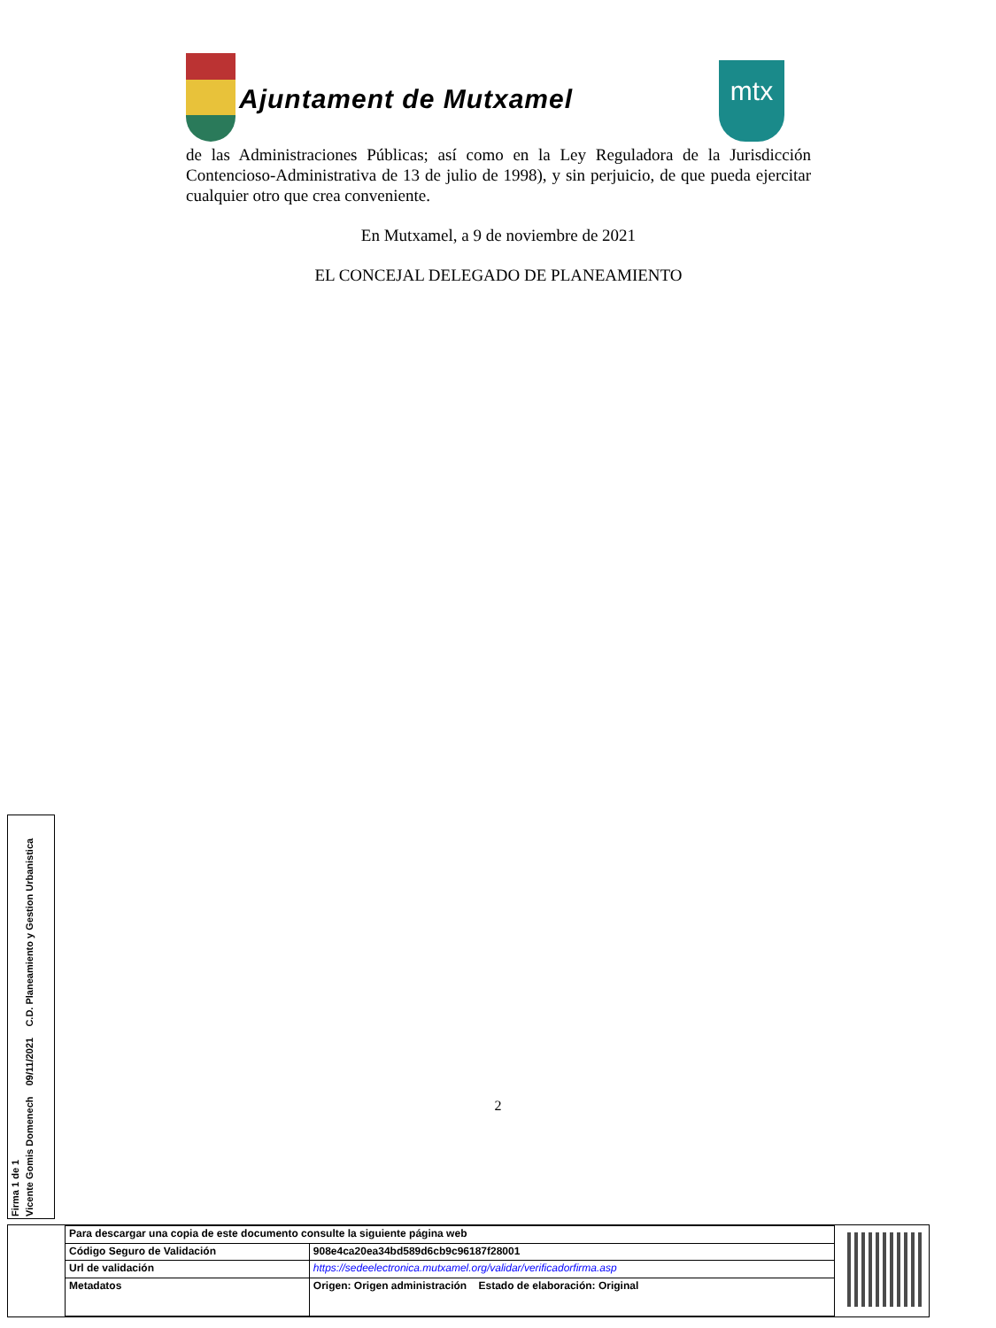Ajuntament de Mutxamel
mtx
de las Administraciones Públicas; así como en la Ley Reguladora de la Jurisdicción Contencioso-Administrativa de 13 de julio de 1998), y sin perjuicio, de que pueda ejercitar cualquier otro que crea conveniente.
En Mutxamel, a 9 de noviembre de 2021
EL CONCEJAL DELEGADO DE PLANEAMIENTO
2
Firma 1 de 1
Vicente Gomis Domenech 09/11/2021 C.D. Planeamiento y Gestion Urbanistica
| Para descargar una copia de este documento consulte la siguiente página web | |
| Código Seguro de Validación | 908e4ca20ea34bd589d6cb9c96187f28001 |
| Url de validación | https://sedeelectronica.mutxamel.org/validar/verificadorfirma.asp |
| Metadatos | Origen: Origen administración Estado de elaboración: Original |